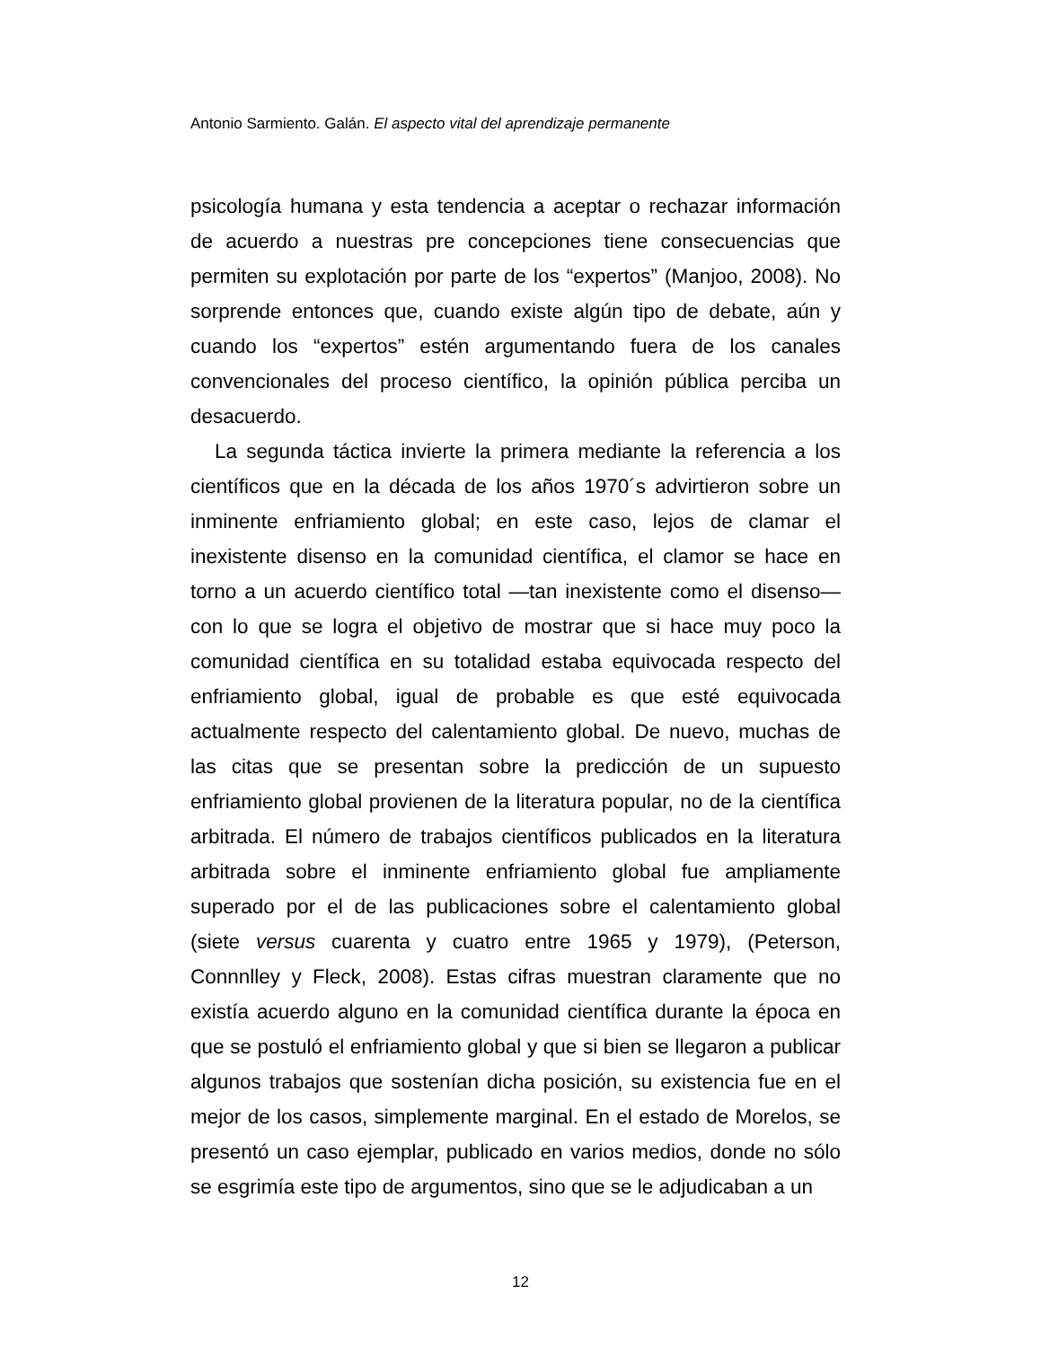Antonio Sarmiento. Galán. El aspecto vital del aprendizaje permanente
psicología humana y esta tendencia a aceptar o rechazar información de acuerdo a nuestras pre concepciones tiene consecuencias que permiten su explotación por parte de los “expertos” (Manjoo, 2008). No sorprende entonces que, cuando existe algún tipo de debate, aún y cuando los “expertos” estén argumentando fuera de los canales convencionales del proceso científico, la opinión pública perciba un desacuerdo.
La segunda táctica invierte la primera mediante la referencia a los científicos que en la década de los años 1970´s advirtieron sobre un inminente enfriamiento global; en este caso, lejos de clamar el inexistente disenso en la comunidad científica, el clamor se hace en torno a un acuerdo científico total —tan inexistente como el disenso— con lo que se logra el objetivo de mostrar que si hace muy poco la comunidad científica en su totalidad estaba equivocada respecto del enfriamiento global, igual de probable es que esté equivocada actualmente respecto del calentamiento global. De nuevo, muchas de las citas que se presentan sobre la predicción de un supuesto enfriamiento global provienen de la literatura popular, no de la científica arbitrada. El número de trabajos científicos publicados en la literatura arbitrada sobre el inminente enfriamiento global fue ampliamente superado por el de las publicaciones sobre el calentamiento global (siete versus cuarenta y cuatro entre 1965 y 1979), (Peterson, Connnlley y Fleck, 2008). Estas cifras muestran claramente que no existía acuerdo alguno en la comunidad científica durante la época en que se postuló el enfriamiento global y que si bien se llegaron a publicar algunos trabajos que sostenían dicha posición, su existencia fue en el mejor de los casos, simplemente marginal. En el estado de Morelos, se presentó un caso ejemplar, publicado en varios medios, donde no sólo se esgrimía este tipo de argumentos, sino que se le adjudicaban a un
12